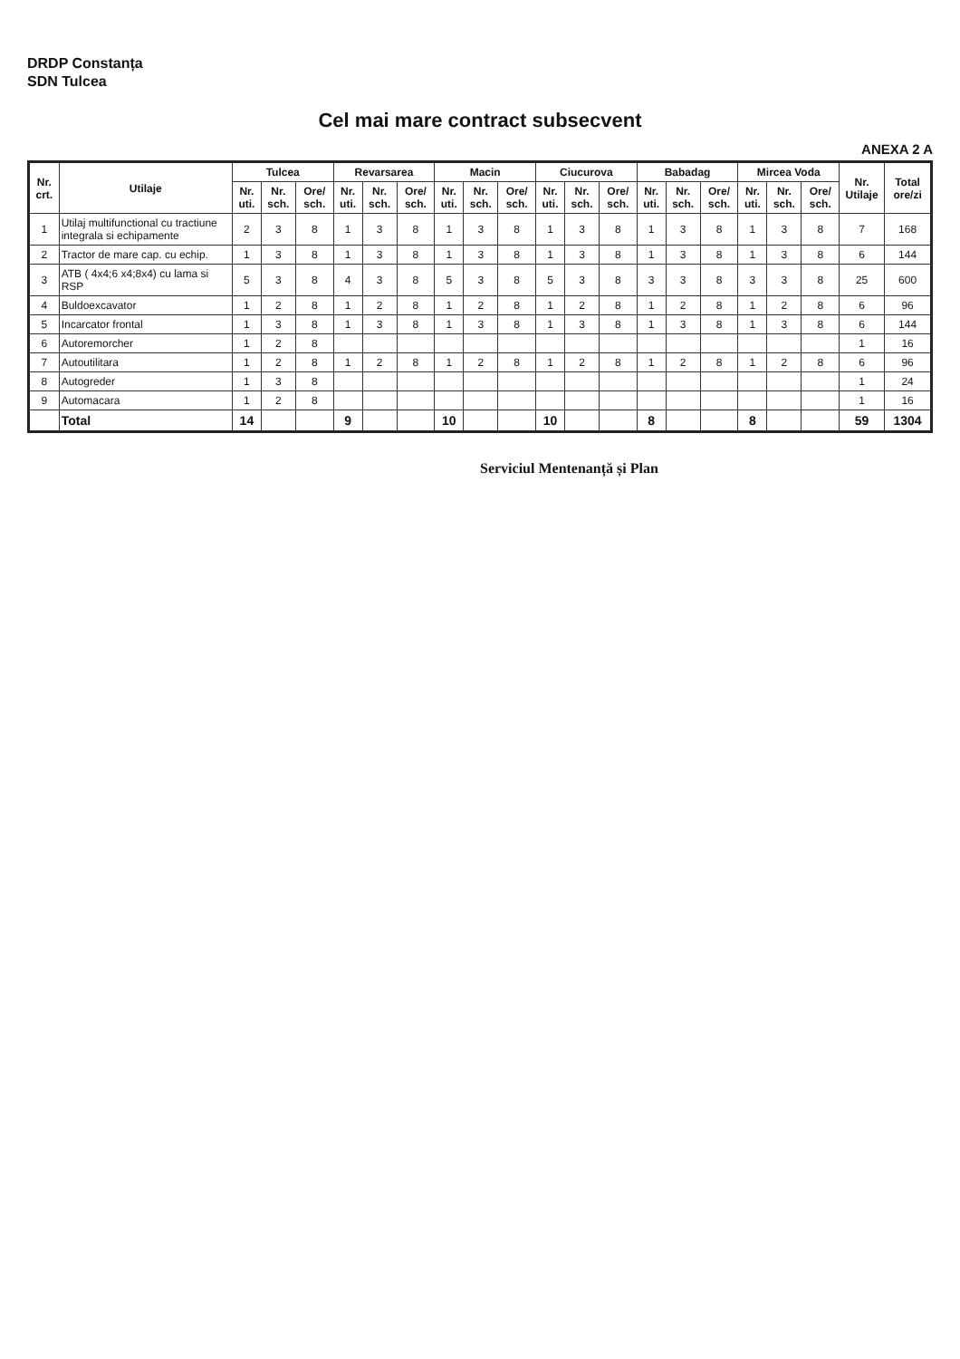DRDP Constanța
SDN Tulcea
Cel mai mare contract subsecvent
ANEXA 2 A
| Nr. crt. | Utilaje | Tulcea | | | Revarsarea | | | Macin | | | Ciucurova | | | Babadag | | | Mircea Voda | | | Nr. Utilaje | Total ore/zi |
| --- | --- | --- | --- | --- | --- | --- | --- | --- | --- | --- | --- | --- | --- | --- | --- | --- | --- | --- | --- | --- | --- |
| | | Nr. uti. | Nr. sch. | Ore/ sch. | Nr. uti. | Nr. sch. | Ore/ sch. | Nr. uti. | Nr. sch. | Ore/ sch. | Nr. uti. | Nr. sch. | Ore/ sch. | Nr. uti. | Nr. sch. | Ore/ sch. | Nr. uti. | Nr. sch. | Ore/ sch. | | |
| 1 | Utilaj multifunctional cu tractiune integrala si echipamente | 2 | 3 | 8 | 1 | 3 | 8 | 1 | 3 | 8 | 1 | 3 | 8 | 1 | 3 | 8 | 1 | 3 | 8 | 7 | 168 |
| 2 | Tractor de mare cap. cu echip. | 1 | 3 | 8 | 1 | 3 | 8 | 1 | 3 | 8 | 1 | 3 | 8 | 1 | 3 | 8 | 1 | 3 | 8 | 6 | 144 |
| 3 | ATB ( 4x4;6 x4;8x4) cu lama si RSP | 5 | 3 | 8 | 4 | 3 | 8 | 5 | 3 | 8 | 5 | 3 | 8 | 3 | 3 | 8 | 3 | 3 | 8 | 25 | 600 |
| 4 | Buldoexcavator | 1 | 2 | 8 | 1 | 2 | 8 | 1 | 2 | 8 | 1 | 2 | 8 | 1 | 2 | 8 | 1 | 2 | 8 | 6 | 96 |
| 5 | Incarcator frontal | 1 | 3 | 8 | 1 | 3 | 8 | 1 | 3 | 8 | 1 | 3 | 8 | 1 | 3 | 8 | 1 | 3 | 8 | 6 | 144 |
| 6 | Autoremorcher | 1 | 2 | 8 | | | | | | | | | | | | | | | | 1 | 16 |
| 7 | Autoutilitara | 1 | 2 | 8 | 1 | 2 | 8 | 1 | 2 | 8 | 1 | 2 | 8 | 1 | 2 | 8 | 1 | 2 | 8 | 6 | 96 |
| 8 | Autogreder | 1 | 3 | 8 | | | | | | | | | | | | | | | | 1 | 24 |
| 9 | Automacara | 1 | 2 | 8 | | | | | | | | | | | | | | | | 1 | 16 |
| | Total | 14 | | | 9 | | | 10 | | | 10 | | | 8 | | | 8 | | | 59 | 1304 |
Serviciul Mentenanță și Plan